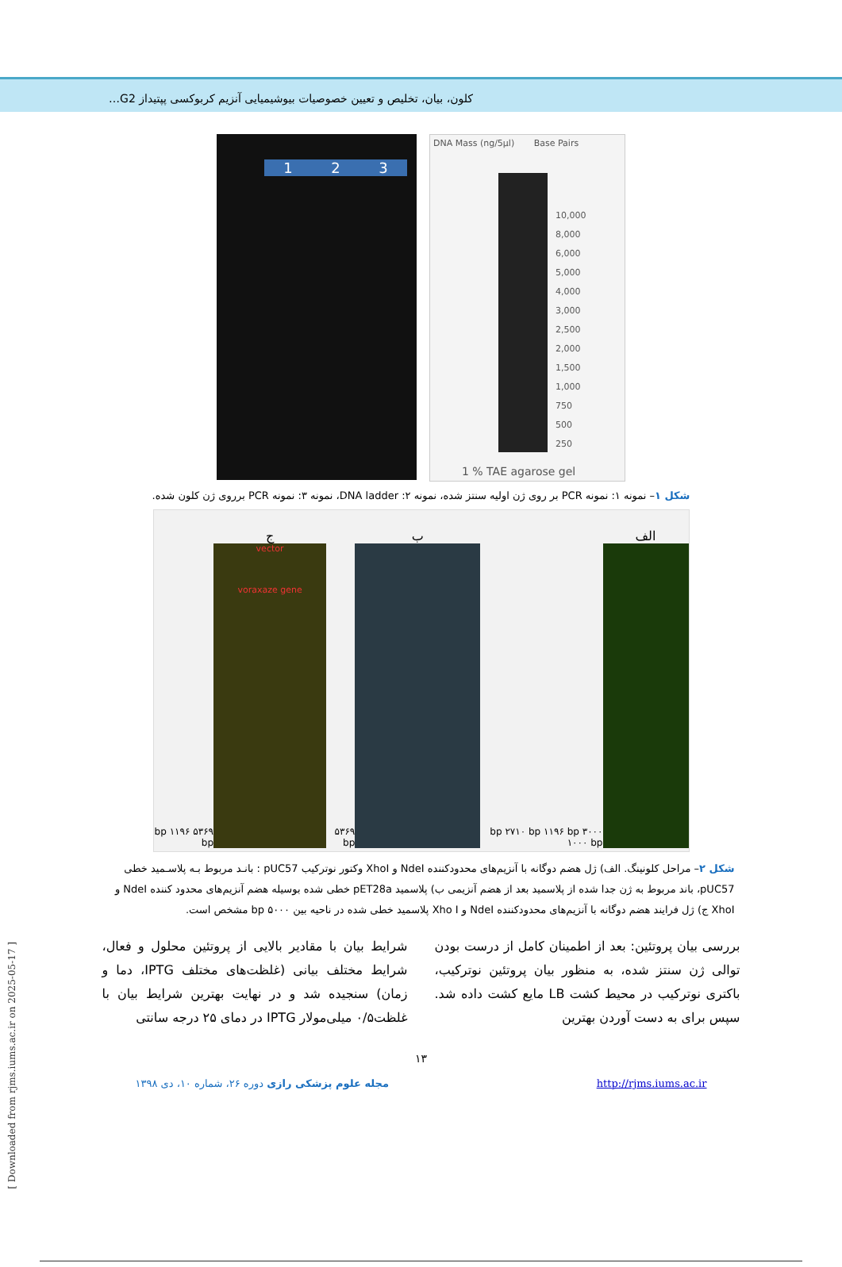کلون، بیان، تخلیص و تعیین خصوصیات بیوشیمیایی آنزیم کربوکسی پپتیداز G2…
1 2 3
DNA Mass (ng/5µl) Base Pairs
10,000
8,000
6,000
5,000
4,000
3,000
2,500
2,000
1,500
1,000
750
500
250
1 % TAE agarose gel
شکل ۱– نمونه ۱: نمونه PCR بر روی ژن اولیه سنتز شده، نمونه ۲: DNA ladder، نمونه ۳: نمونه PCR برروی ژن کلون شده.
الف
۳۰۰۰ bp ۲۷۱۰ bp ۱۱۹۶ bp ۱۰۰۰ bp
ب
۵۳۶۹ bp
ج
vector
voraxaze gene
۵۳۶۹ bp ۱۱۹۶ bp
شکل ۲– مراحل کلونینگ. الف) ژل هضم دوگانه با آنزیم‌های محدودکننده NdeI و XhoI وکتور نوترکیب pUC57 : بانـد مربوط بـه پلاسـمید خطی pUC57، باند مربوط به ژن جدا شده از پلاسمید بعد از هضم آنزیمی ب) پلاسمید pET28a خطی شده بوسیله هضم آنزیم‌های محدود کننده NdeI و XhoI ج) ژل فرایند هضم دوگانه با آنزیم‌های محدودکننده NdeI و Xho I پلاسمید خطی شده در ناحیه بین ۵۰۰۰ bp مشخص است.
بررسی بیان پروتئین: بعد از اطمینان کامل از درست بودن توالی ژن سنتز شده، به منظور بیان پروتئین نوترکیب، باکتری نوترکیب در محیط کشت LB مایع کشت داده شد. سپس برای به دست آوردن بهترین
شرایط بیان با مقادیر بالایی از پروتئین محلول و فعال، شرایط مختلف بیانی (غلظت‌های مختلف IPTG، دما و زمان) سنجیده شد و در نهایت بهترین شرایط بیان با غلظت۰/۵ میلی‌مولار IPTG در دمای ۲۵ درجه سانتی
۱۳
مجله علوم پزشکی رازی دوره ۲۶، شماره ۱۰، دی ۱۳۹۸ http://rjms.iums.ac.ir
[ Downloaded from rjms.iums.ac.ir on 2025-05-17 ]